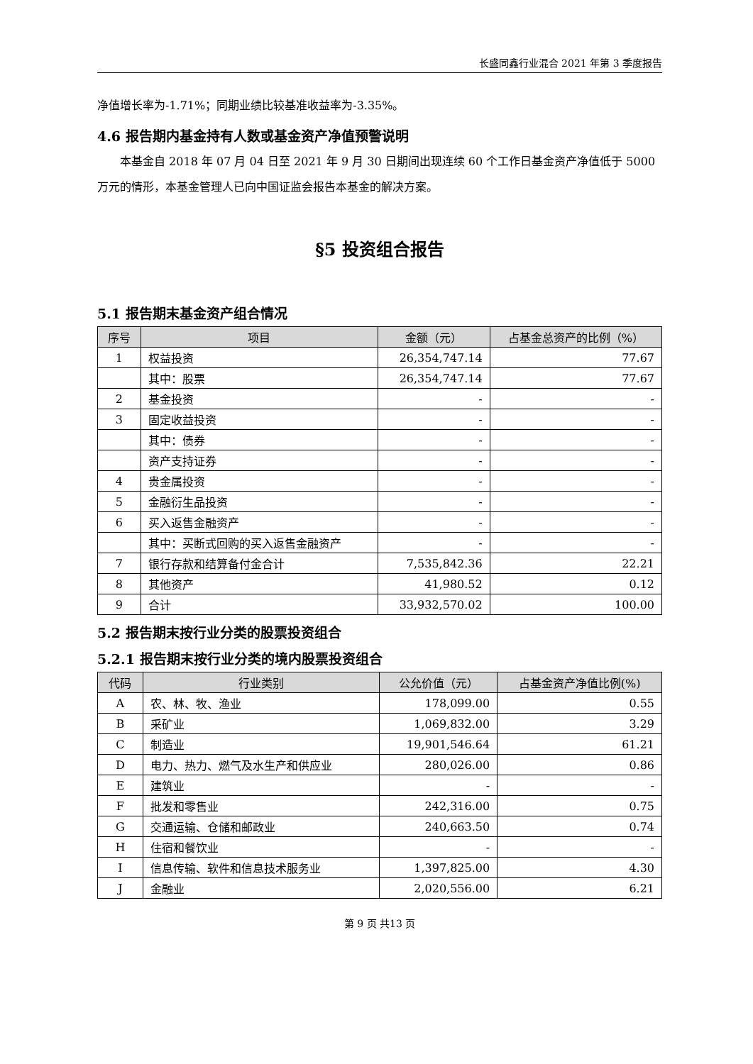长盛同鑫行业混合 2021 年第 3 季度报告
净值增长率为-1.71%；同期业绩比较基准收益率为-3.35%。
4.6 报告期内基金持有人数或基金资产净值预警说明
本基金自 2018 年 07 月 04 日至 2021 年 9 月 30 日期间出现连续 60 个工作日基金资产净值低于 5000 万元的情形，本基金管理人已向中国证监会报告本基金的解决方案。
§5 投资组合报告
5.1 报告期末基金资产组合情况
| 序号 | 项目 | 金额（元） | 占基金总资产的比例（%） |
| --- | --- | --- | --- |
| 1 | 权益投资 | 26,354,747.14 | 77.67 |
| | 其中：股票 | 26,354,747.14 | 77.67 |
| 2 | 基金投资 | - | - |
| 3 | 固定收益投资 | - | - |
| | 其中：债券 | - | - |
| | 资产支持证券 | - | - |
| 4 | 贵金属投资 | - | - |
| 5 | 金融衍生品投资 | - | - |
| 6 | 买入返售金融资产 | - | - |
| | 其中：买断式回购的买入返售金融资产 | - | - |
| 7 | 银行存款和结算备付金合计 | 7,535,842.36 | 22.21 |
| 8 | 其他资产 | 41,980.52 | 0.12 |
| 9 | 合计 | 33,932,570.02 | 100.00 |
5.2 报告期末按行业分类的股票投资组合
5.2.1 报告期末按行业分类的境内股票投资组合
| 代码 | 行业类别 | 公允价值（元） | 占基金资产净值比例(%) |
| --- | --- | --- | --- |
| A | 农、林、牧、渔业 | 178,099.00 | 0.55 |
| B | 采矿业 | 1,069,832.00 | 3.29 |
| C | 制造业 | 19,901,546.64 | 61.21 |
| D | 电力、热力、燃气及水生产和供应业 | 280,026.00 | 0.86 |
| E | 建筑业 | - | - |
| F | 批发和零售业 | 242,316.00 | 0.75 |
| G | 交通运输、仓储和邮政业 | 240,663.50 | 0.74 |
| H | 住宿和餐饮业 | - | - |
| I | 信息传输、软件和信息技术服务业 | 1,397,825.00 | 4.30 |
| J | 金融业 | 2,020,556.00 | 6.21 |
第 9 页 共13 页